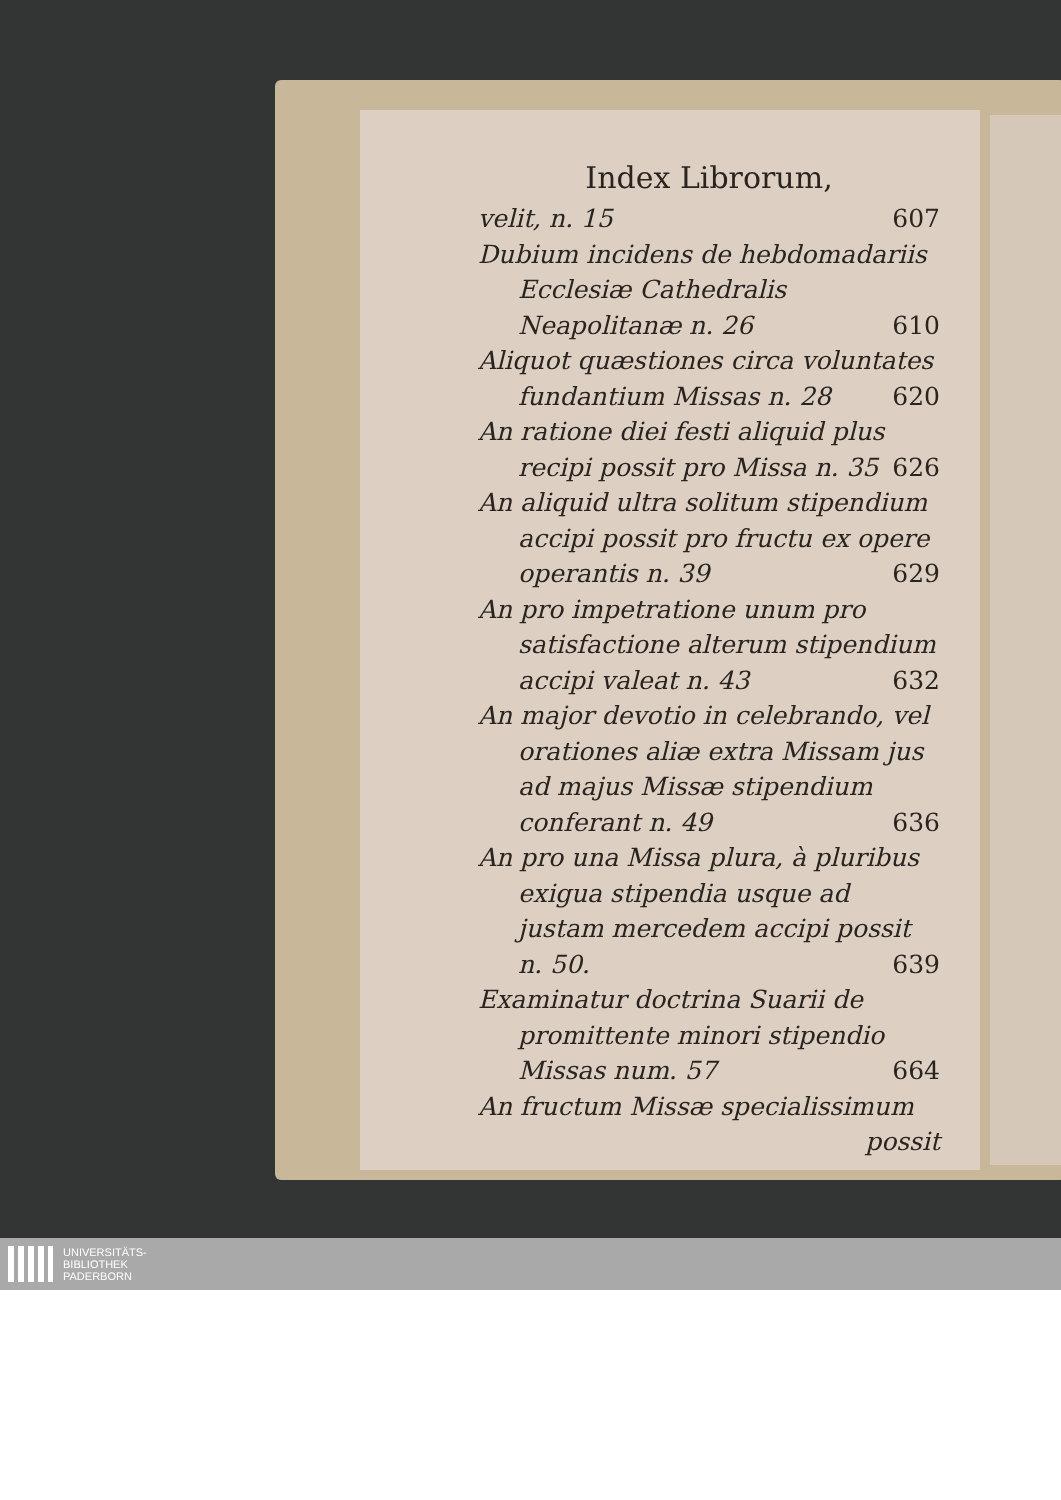Index Librorum,
velit, n. 15 607
Dubium incidens de hebdomadariis Ecclesiæ Cathedralis Neapolitanæ n. 26 610
Aliquot quæstiones circa voluntates fundantium Missas n. 28 620
An ratione diei festi aliquid plus recipi possit pro Missa n. 35 626
An aliquid ultra solitum stipendium accipi possit pro fructu ex opere operantis n. 39 629
An pro impetratione unum pro satisfactione alterum stipendium accipi valeat n. 43 632
An major devotio in celebrando, vel orationes aliæ extra Missam jus ad majus Missæ stipendium conferant n. 49 636
An pro una Missa plura, à pluribus exigua stipendia usque ad justam mercedem accipi possit n. 50. 639
Examinatur doctrina Suarii de promittente minori stipendio Missas num. 57 664
An fructum Missæ specialissimum
possit
UNIVERSITÄTS-
BIBLIOTHEK
PADERBORN